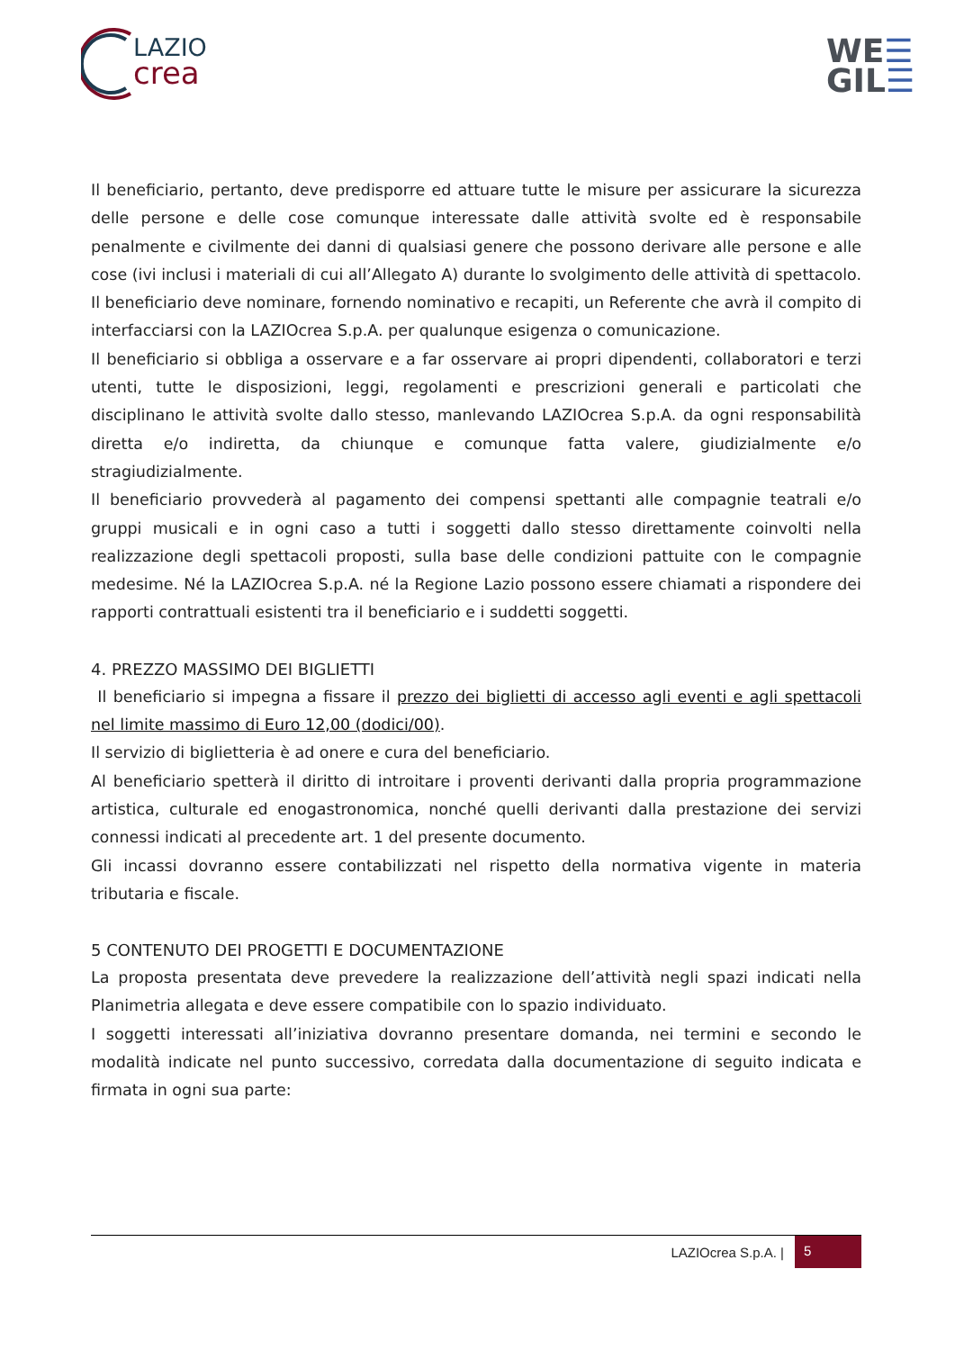LAZIO
crea
WE☰
GIL☰
Il beneficiario, pertanto, deve predisporre ed attuare tutte le misure per assicurare la sicurezza delle persone e delle cose comunque interessate dalle attività svolte ed è responsabile penalmente e civilmente dei danni di qualsiasi genere che possono derivare alle persone e alle cose (ivi inclusi i materiali di cui all’Allegato A) durante lo svolgimento delle attività di spettacolo.
Il beneficiario deve nominare, fornendo nominativo e recapiti, un Referente che avrà il compito di interfacciarsi con la LAZIOcrea S.p.A. per qualunque esigenza o comunicazione.
Il beneficiario si obbliga a osservare e a far osservare ai propri dipendenti, collaboratori e terzi utenti, tutte le disposizioni, leggi, regolamenti e prescrizioni generali e particolati che disciplinano le attività svolte dallo stesso, manlevando LAZIOcrea S.p.A. da ogni responsabilità diretta e/o indiretta, da chiunque e comunque fatta valere, giudizialmente e/o stragiudizialmente.
Il beneficiario provvederà al pagamento dei compensi spettanti alle compagnie teatrali e/o gruppi musicali e in ogni caso a tutti i soggetti dallo stesso direttamente coinvolti nella realizzazione degli spettacoli proposti, sulla base delle condizioni pattuite con le compagnie medesime. Né la LAZIOcrea S.p.A. né la Regione Lazio possono essere chiamati a rispondere dei rapporti contrattuali esistenti tra il beneficiario e i suddetti soggetti.
4. PREZZO MASSIMO DEI BIGLIETTI
Il beneficiario si impegna a fissare il prezzo dei biglietti di accesso agli eventi e agli spettacoli nel limite massimo di Euro 12,00 (dodici/00).
Il servizio di biglietteria è ad onere e cura del beneficiario.
Al beneficiario spetterà il diritto di introitare i proventi derivanti dalla propria programmazione artistica, culturale ed enogastronomica, nonché quelli derivanti dalla prestazione dei servizi connessi indicati al precedente art. 1 del presente documento.
Gli incassi dovranno essere contabilizzati nel rispetto della normativa vigente in materia tributaria e fiscale.
5 CONTENUTO DEI PROGETTI E DOCUMENTAZIONE
La proposta presentata deve prevedere la realizzazione dell’attività negli spazi indicati nella Planimetria allegata e deve essere compatibile con lo spazio individuato.
I soggetti interessati all’iniziativa dovranno presentare domanda, nei termini e secondo le modalità indicate nel punto successivo, corredata dalla documentazione di seguito indicata e firmata in ogni sua parte:
LAZIOcrea S.p.A. | 5